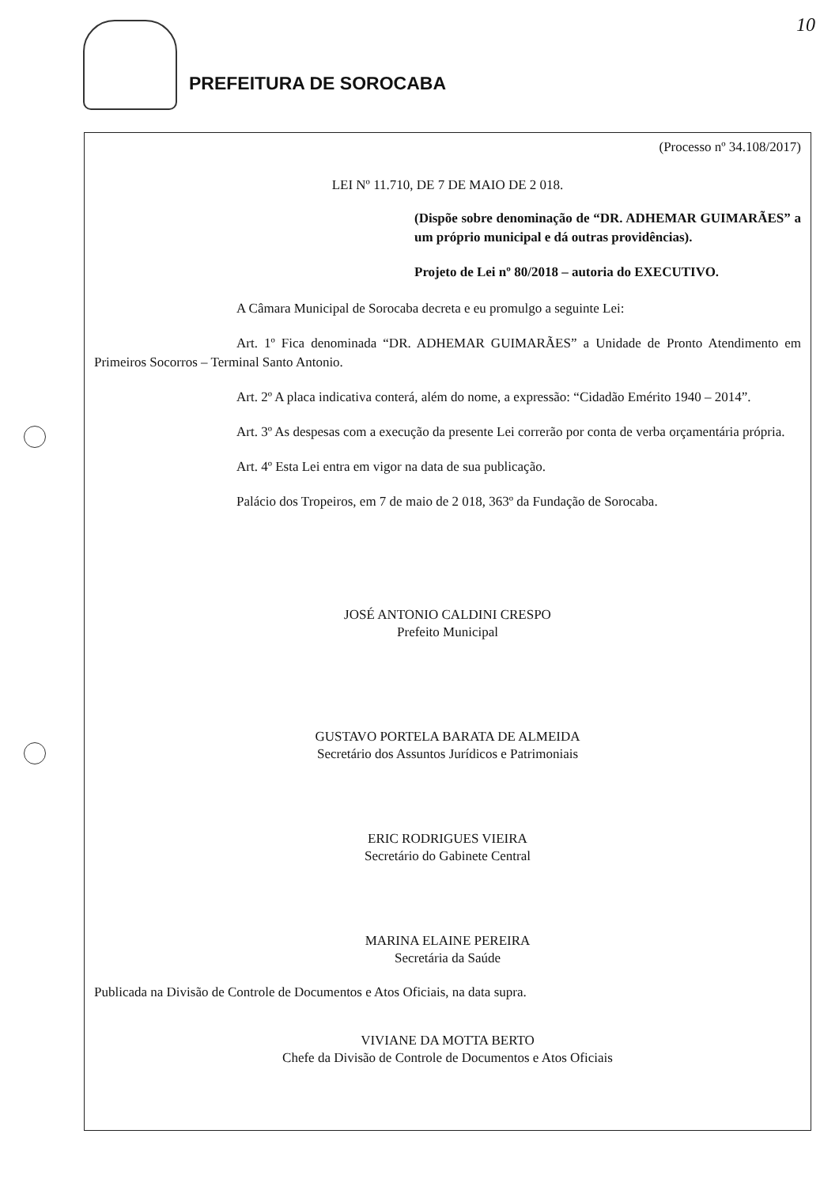PREFEITURA DE SOROCABA 10
(Processo nº 34.108/2017)
LEI Nº 11.710, DE 7 DE MAIO DE 2 018.
(Dispõe sobre denominação de “DR. ADHEMAR GUIMARÃES” a um próprio municipal e dá outras providências).
Projeto de Lei nº 80/2018 – autoria do EXECUTIVO.
A Câmara Municipal de Sorocaba decreta e eu promulgo a seguinte Lei:
Art. 1º Fica denominada “DR. ADHEMAR GUIMARÃES” a Unidade de Pronto Atendimento em Primeiros Socorros – Terminal Santo Antonio.
Art. 2º A placa indicativa conterá, além do nome, a expressão: “Cidadão Emérito 1940 – 2014”.
Art. 3º As despesas com a execução da presente Lei correrão por conta de verba orçamentária própria.
Art. 4º Esta Lei entra em vigor na data de sua publicação.
Palácio dos Tropeiros, em 7 de maio de 2 018, 363º da Fundação de Sorocaba.
JOSÉ ANTONIO CALDINI CRESPO
Prefeito Municipal
GUSTAVO PORTELA BARATA DE ALMEIDA
Secretário dos Assuntos Jurídicos e Patrimoniais
ERIC RODRIGUES VIEIRA
Secretário do Gabinete Central
MARINA ELAINE PEREIRA
Secretária da Saúde
Publicada na Divisão de Controle de Documentos e Atos Oficiais, na data supra.
VIVIANE DA MOTTA BERTO
Chefe da Divisão de Controle de Documentos e Atos Oficiais